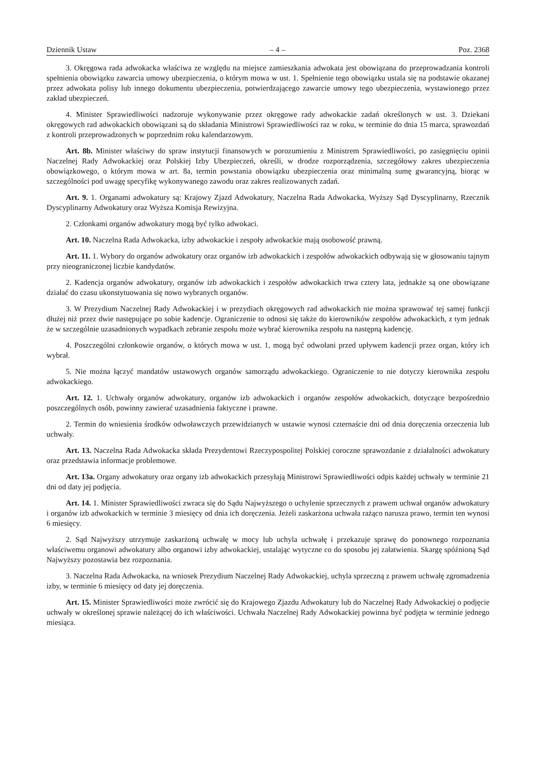Dziennik Ustaw – 4 – Poz. 2368
3. Okręgowa rada adwokacka właściwa ze względu na miejsce zamieszkania adwokata jest obowiązana do przeprowadzania kontroli spełnienia obowiązku zawarcia umowy ubezpieczenia, o którym mowa w ust. 1. Spełnienie tego obowiązku ustala się na podstawie okazanej przez adwokata polisy lub innego dokumentu ubezpieczenia, potwierdzającego zawarcie umowy tego ubezpieczenia, wystawionego przez zakład ubezpieczeń.
4. Minister Sprawiedliwości nadzoruje wykonywanie przez okręgowe rady adwokackie zadań określonych w ust. 3. Dziekani okręgowych rad adwokackich obowiązani są do składania Ministrowi Sprawiedliwości raz w roku, w terminie do dnia 15 marca, sprawozdań z kontroli przeprowadzonych w poprzednim roku kalendarzowym.
Art. 8b. Minister właściwy do spraw instytucji finansowych w porozumieniu z Ministrem Sprawiedliwości, po zasięgnięciu opinii Naczelnej Rady Adwokackiej oraz Polskiej Izby Ubezpieczeń, określi, w drodze rozporządzenia, szczegółowy zakres ubezpieczenia obowiązkowego, o którym mowa w art. 8a, termin powstania obowiązku ubezpieczenia oraz minimalną sumę gwarancyjną, biorąc w szczególności pod uwagę specyfikę wykonywanego zawodu oraz zakres realizowanych zadań.
Art. 9. 1. Organami adwokatury są: Krajowy Zjazd Adwokatury, Naczelna Rada Adwokacka, Wyższy Sąd Dyscyplinarny, Rzecznik Dyscyplinarny Adwokatury oraz Wyższa Komisja Rewizyjna.
2. Członkami organów adwokatury mogą być tylko adwokaci.
Art. 10. Naczelna Rada Adwokacka, izby adwokackie i zespoły adwokackie mają osobowość prawną.
Art. 11. 1. Wybory do organów adwokatury oraz organów izb adwokackich i zespołów adwokackich odbywają się w głosowaniu tajnym przy nieograniczonej liczbie kandydatów.
2. Kadencja organów adwokatury, organów izb adwokackich i zespołów adwokackich trwa cztery lata, jednakże są one obowiązane działać do czasu ukonstytuowania się nowo wybranych organów.
3. W Prezydium Naczelnej Rady Adwokackiej i w prezydiach okręgowych rad adwokackich nie można sprawować tej samej funkcji dłużej niż przez dwie następujące po sobie kadencje. Ograniczenie to odnosi się także do kierowników zespołów adwokackich, z tym jednak że w szczególnie uzasadnionych wypadkach zebranie zespołu może wybrać kierownika zespołu na następną kadencję.
4. Poszczególni członkowie organów, o których mowa w ust. 1, mogą być odwołani przed upływem kadencji przez organ, który ich wybrał.
5. Nie można łączyć mandatów ustawowych organów samorządu adwokackiego. Ograniczenie to nie dotyczy kierownika zespołu adwokackiego.
Art. 12. 1. Uchwały organów adwokatury, organów izb adwokackich i organów zespołów adwokackich, dotyczące bezpośrednio poszczególnych osób, powinny zawierać uzasadnienia faktyczne i prawne.
2. Termin do wniesienia środków odwoławczych przewidzianych w ustawie wynosi czternaście dni od dnia doręczenia orzeczenia lub uchwały.
Art. 13. Naczelna Rada Adwokacka składa Prezydentowi Rzeczypospolitej Polskiej coroczne sprawozdanie z działalności adwokatury oraz przedstawia informacje problemowe.
Art. 13a. Organy adwokatury oraz organy izb adwokackich przesyłają Ministrowi Sprawiedliwości odpis każdej uchwały w terminie 21 dni od daty jej podjęcia.
Art. 14. 1. Minister Sprawiedliwości zwraca się do Sądu Najwyższego o uchylenie sprzecznych z prawem uchwał organów adwokatury i organów izb adwokackich w terminie 3 miesięcy od dnia ich doręczenia. Jeżeli zaskarżona uchwała rażąco narusza prawo, termin ten wynosi 6 miesięcy.
2. Sąd Najwyższy utrzymuje zaskarżoną uchwałę w mocy lub uchyla uchwałę i przekazuje sprawę do ponownego rozpoznania właściwemu organowi adwokatury albo organowi izby adwokackiej, ustalając wytyczne co do sposobu jej załatwienia. Skargę spóźnioną Sąd Najwyższy pozostawia bez rozpoznania.
3. Naczelna Rada Adwokacka, na wniosek Prezydium Naczelnej Rady Adwokackiej, uchyla sprzeczną z prawem uchwałę zgromadzenia izby, w terminie 6 miesięcy od daty jej doręczenia.
Art. 15. Minister Sprawiedliwości może zwrócić się do Krajowego Zjazdu Adwokatury lub do Naczelnej Rady Adwokackiej o podjęcie uchwały w określonej sprawie należącej do ich właściwości. Uchwała Naczelnej Rady Adwokackiej powinna być podjęta w terminie jednego miesiąca.